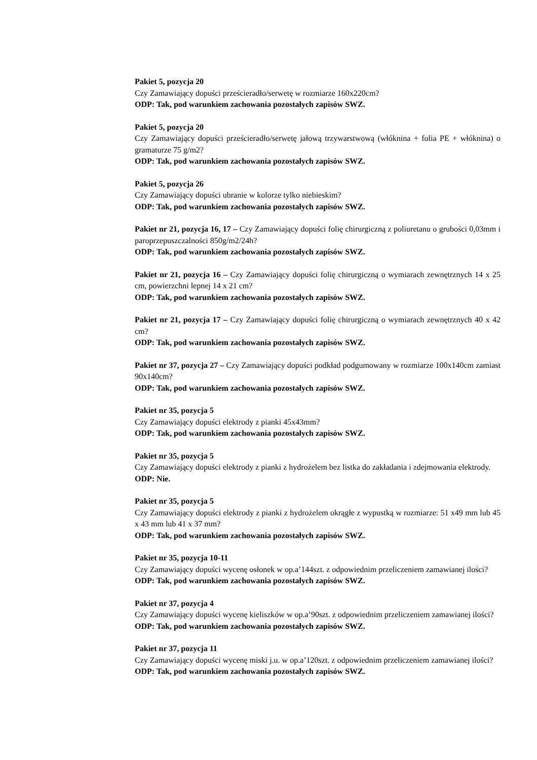Pakiet 5, pozycja 20
Czy Zamawiający dopuści prześcieradło/serwetę w rozmiarze 160x220cm?
ODP: Tak, pod warunkiem zachowania pozostałych zapisów SWZ.
Pakiet 5, pozycja 20
Czy Zamawiający dopuści prześcieradło/serwetę jałową trzywarstwową (włóknina + folia PE + włóknina) o gramaturze 75 g/m2?
ODP: Tak, pod warunkiem zachowania pozostałych zapisów SWZ.
Pakiet 5, pozycja 26
Czy Zamawiający dopuści ubranie w kolorze tylko niebieskim?
ODP: Tak, pod warunkiem zachowania pozostałych zapisów SWZ.
Pakiet nr 21, pozycja 16, 17 – Czy Zamawiający dopuści folię chirurgiczną z poliuretanu o grubości 0,03mm i paroprzepuszczalności 850g/m2/24h?
ODP: Tak, pod warunkiem zachowania pozostałych zapisów SWZ.
Pakiet nr 21, pozycja 16 – Czy Zamawiający dopuści folię chirurgiczną o wymiarach zewnętrznych 14 x 25 cm, powierzchni lepnej 14 x 21 cm?
ODP: Tak, pod warunkiem zachowania pozostałych zapisów SWZ.
Pakiet nr 21, pozycja 17 – Czy Zamawiający dopuści folię chirurgiczną o wymiarach zewnętrznych 40 x 42 cm?
ODP: Tak, pod warunkiem zachowania pozostałych zapisów SWZ.
Pakiet nr 37, pozycja 27 – Czy Zamawiający dopuści podkład podgumowany w rozmiarze 100x140cm zamiast 90x140cm?
ODP: Tak, pod warunkiem zachowania pozostałych zapisów SWZ.
Pakiet nr 35, pozycja 5
Czy Zamawiający dopuści elektrody z pianki 45x43mm?
ODP: Tak, pod warunkiem zachowania pozostałych zapisów SWZ.
Pakiet nr 35, pozycja 5
Czy Zamawiający dopuści elektrody z pianki z hydrożelem bez listka do zakładania i zdejmowania elektrody.
ODP: Nie.
Pakiet nr 35, pozycja 5
Czy Zamawiający dopuści elektrody z pianki z hydrożelem okrągłe z wypustką w rozmiarze: 51 x49 mm lub 45 x 43 mm lub 41 x 37 mm?
ODP: Tak, pod warunkiem zachowania pozostałych zapisów SWZ.
Pakiet nr 35, pozycja 10-11
Czy Zamawiający dopuści wycenę osłonek w op.a’144szt. z odpowiednim przeliczeniem zamawianej ilości?
ODP: Tak, pod warunkiem zachowania pozostałych zapisów SWZ.
Pakiet nr 37, pozycja 4
Czy Zamawiający dopuści wycenę kieliszków w op.a’90szt. z odpowiednim przeliczeniem zamawianej ilości?
ODP: Tak, pod warunkiem zachowania pozostałych zapisów SWZ.
Pakiet nr 37, pozycja 11
Czy Zamawiający dopuści wycenę miski j.u. w op.a’120szt. z odpowiednim przeliczeniem zamawianej ilości?
ODP: Tak, pod warunkiem zachowania pozostałych zapisów SWZ.